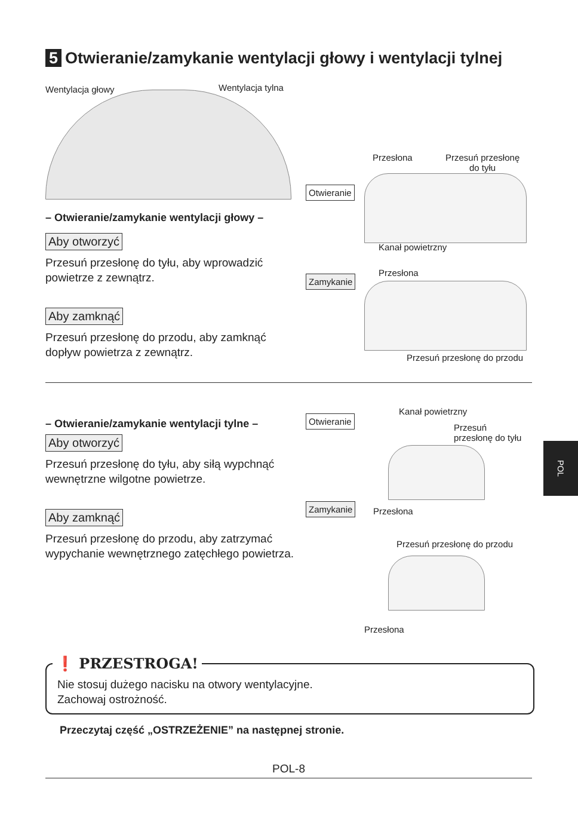5 Otwieranie/zamykanie wentylacji głowy i wentylacji tylnej
Wentylacja głowy Wentylacja tylna
– Otwieranie/zamykanie wentylacji głowy –
Aby otworzyć
Przesuń przesłonę do tyłu, aby wprowadzić powietrze z zewnątrz.
Aby zamknąć
Przesuń przesłonę do przodu, aby zamknąć dopływ powietrza z zewnątrz.
Otwieranie
Zamykanie
Przesłona
Przesuń przesłonę
do tyłu
Kanał powietrzny
Przesłona
Przesuń przesłonę do przodu
– Otwieranie/zamykanie wentylacji tylne –
Aby otworzyć
Przesuń przesłonę do tyłu, aby siłą wypchnąć wewnętrzne wilgotne powietrze.
Aby zamknąć
Przesuń przesłonę do przodu, aby zatrzymać wypychanie wewnętrznego zatęchłego powietrza.
Otwieranie
Zamykanie
Kanał powietrzny
Przesuń
przesłonę do tyłu
Przesłona
Przesuń przesłonę do przodu
Przesłona
POL
❗ PRZESTROGA!
Nie stosuj dużego nacisku na otwory wentylacyjne.
Zachowaj ostrożność.
Przeczytaj część „OSTRZEŻENIE” na następnej stronie.
POL-8